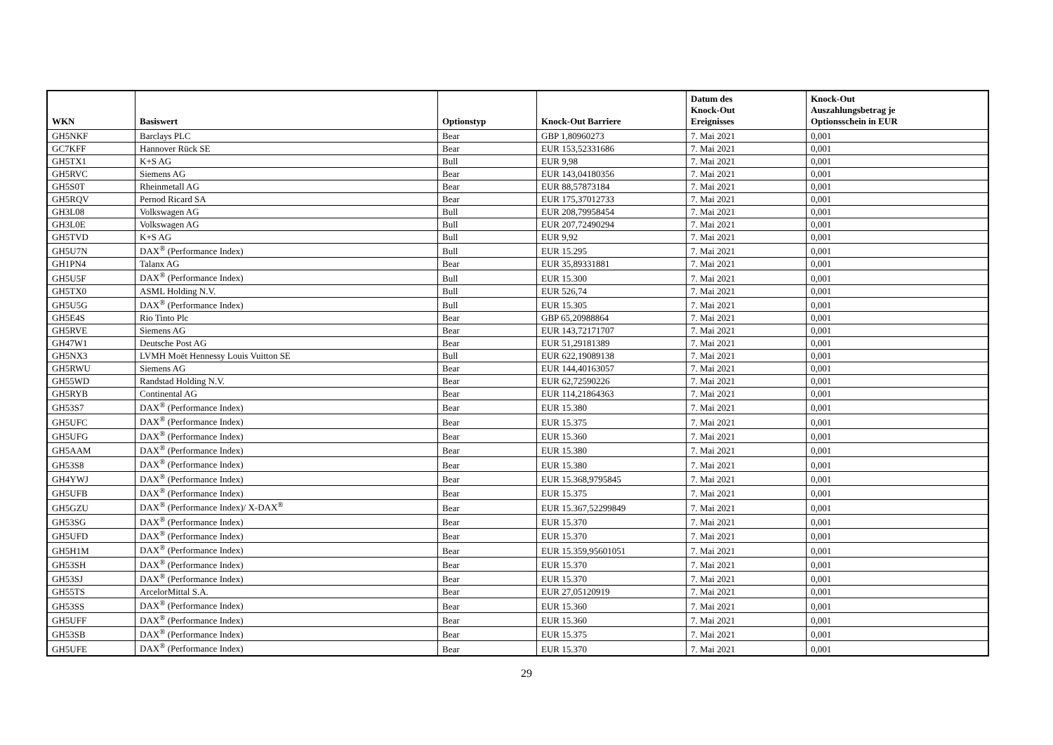| WKN | Basiswert | Optionstyp | Knock-Out Barriere | Datum des Knock-Out Ereignisses | Knock-Out Auszahlungsbetrag je Optionsschein in EUR |
| --- | --- | --- | --- | --- | --- |
| GH5NKF | Barclays PLC | Bear | GBP 1,80960273 | 7. Mai 2021 | 0,001 |
| GC7KFF | Hannover Rück SE | Bear | EUR 153,52331686 | 7. Mai 2021 | 0,001 |
| GH5TX1 | K+S AG | Bull | EUR 9,98 | 7. Mai 2021 | 0,001 |
| GH5RVC | Siemens AG | Bear | EUR 143,04180356 | 7. Mai 2021 | 0,001 |
| GH5S0T | Rheinmetall AG | Bear | EUR 88,57873184 | 7. Mai 2021 | 0,001 |
| GH5RQV | Pernod Ricard SA | Bear | EUR 175,37012733 | 7. Mai 2021 | 0,001 |
| GH3L08 | Volkswagen AG | Bull | EUR 208,79958454 | 7. Mai 2021 | 0,001 |
| GH3L0E | Volkswagen AG | Bull | EUR 207,72490294 | 7. Mai 2021 | 0,001 |
| GH5TVD | K+S AG | Bull | EUR 9,92 | 7. Mai 2021 | 0,001 |
| GH5U7N | DAX<sup>®</sup> (Performance Index) | Bull | EUR 15.295 | 7. Mai 2021 | 0,001 |
| GH1PN4 | Talanx AG | Bear | EUR 35,89331881 | 7. Mai 2021 | 0,001 |
| GH5U5F | DAX<sup>®</sup> (Performance Index) | Bull | EUR 15.300 | 7. Mai 2021 | 0,001 |
| GH5TX0 | ASML Holding N.V. | Bull | EUR 526,74 | 7. Mai 2021 | 0,001 |
| GH5U5G | DAX<sup>®</sup> (Performance Index) | Bull | EUR 15.305 | 7. Mai 2021 | 0,001 |
| GH5E4S | Rio Tinto Plc | Bear | GBP 65,20988864 | 7. Mai 2021 | 0,001 |
| GH5RVE | Siemens AG | Bear | EUR 143,72171707 | 7. Mai 2021 | 0,001 |
| GH47W1 | Deutsche Post AG | Bear | EUR 51,29181389 | 7. Mai 2021 | 0,001 |
| GH5NX3 | LVMH Moët Hennessy Louis Vuitton SE | Bull | EUR 622,19089138 | 7. Mai 2021 | 0,001 |
| GH5RWU | Siemens AG | Bear | EUR 144,40163057 | 7. Mai 2021 | 0,001 |
| GH55WD | Randstad Holding N.V. | Bear | EUR 62,72590226 | 7. Mai 2021 | 0,001 |
| GH5RYB | Continental AG | Bear | EUR 114,21864363 | 7. Mai 2021 | 0,001 |
| GH53S7 | DAX<sup>®</sup> (Performance Index) | Bear | EUR 15.380 | 7. Mai 2021 | 0,001 |
| GH5UFC | DAX<sup>®</sup> (Performance Index) | Bear | EUR 15.375 | 7. Mai 2021 | 0,001 |
| GH5UFG | DAX<sup>®</sup> (Performance Index) | Bear | EUR 15.360 | 7. Mai 2021 | 0,001 |
| GH5AAM | DAX<sup>®</sup> (Performance Index) | Bear | EUR 15.380 | 7. Mai 2021 | 0,001 |
| GH53S8 | DAX<sup>®</sup> (Performance Index) | Bear | EUR 15.380 | 7. Mai 2021 | 0,001 |
| GH4YWJ | DAX<sup>®</sup> (Performance Index) | Bear | EUR 15.368,9795845 | 7. Mai 2021 | 0,001 |
| GH5UFB | DAX<sup>®</sup> (Performance Index) | Bear | EUR 15.375 | 7. Mai 2021 | 0,001 |
| GH5GZU | DAX<sup>®</sup> (Performance Index)/ X-DAX<sup>®</sup> | Bear | EUR 15.367,52299849 | 7. Mai 2021 | 0,001 |
| GH53SG | DAX<sup>®</sup> (Performance Index) | Bear | EUR 15.370 | 7. Mai 2021 | 0,001 |
| GH5UFD | DAX<sup>®</sup> (Performance Index) | Bear | EUR 15.370 | 7. Mai 2021 | 0,001 |
| GH5H1M | DAX<sup>®</sup> (Performance Index) | Bear | EUR 15.359,95601051 | 7. Mai 2021 | 0,001 |
| GH53SH | DAX<sup>®</sup> (Performance Index) | Bear | EUR 15.370 | 7. Mai 2021 | 0,001 |
| GH53SJ | DAX<sup>®</sup> (Performance Index) | Bear | EUR 15.370 | 7. Mai 2021 | 0,001 |
| GH55TS | ArcelorMittal S.A. | Bear | EUR 27,05120919 | 7. Mai 2021 | 0,001 |
| GH53SS | DAX<sup>®</sup> (Performance Index) | Bear | EUR 15.360 | 7. Mai 2021 | 0,001 |
| GH5UFF | DAX<sup>®</sup> (Performance Index) | Bear | EUR 15.360 | 7. Mai 2021 | 0,001 |
| GH53SB | DAX<sup>®</sup> (Performance Index) | Bear | EUR 15.375 | 7. Mai 2021 | 0,001 |
| GH5UFE | DAX<sup>®</sup> (Performance Index) | Bear | EUR 15.370 | 7. Mai 2021 | 0,001 |
29